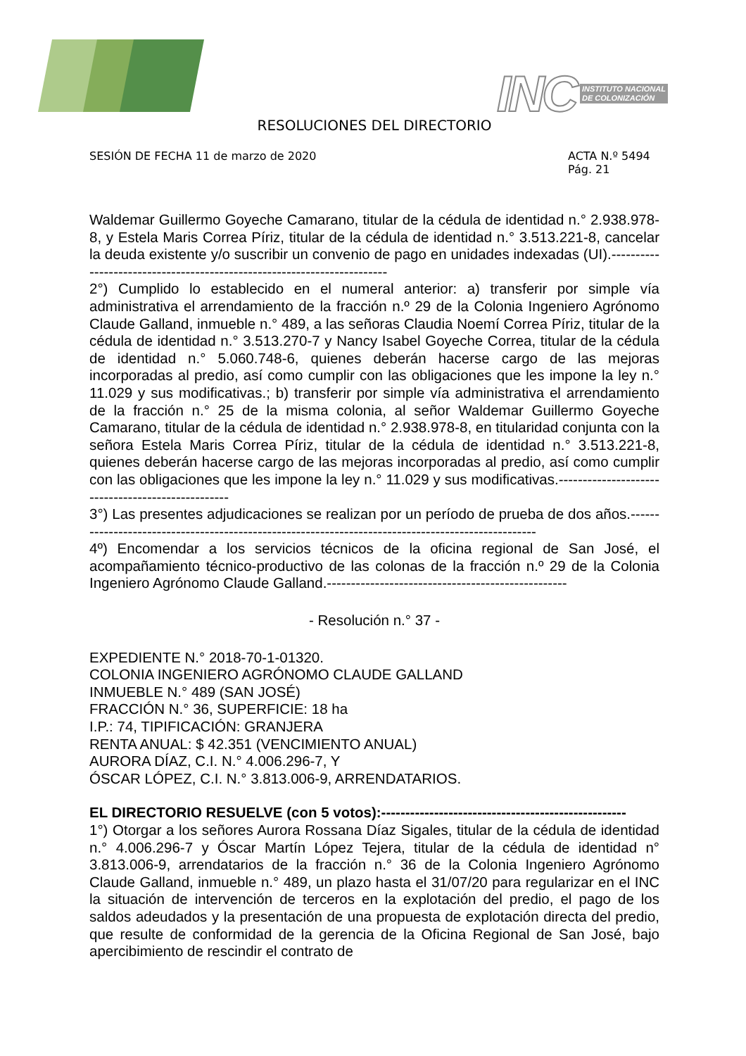INC INSTITUTO NACIONAL
DE COLONIZACIÓN
RESOLUCIONES DEL DIRECTORIO
SESIÓN DE FECHA 11 de marzo de 2020 ACTA N.º 5494
Pág. 21
Waldemar Guillermo Goyeche Camarano, titular de la cédula de identidad n.° 2.938.978-8, y Estela Maris Correa Píriz, titular de la cédula de identidad n.° 3.513.221-8, cancelar la deuda existente y/o suscribir un convenio de pago en unidades indexadas (UI).------------------------------------------------------------------------
2°) Cumplido lo establecido en el numeral anterior: a) transferir por simple vía administrativa el arrendamiento de la fracción n.º 29 de la Colonia Ingeniero Agrónomo Claude Galland, inmueble n.° 489, a las señoras Claudia Noemí Correa Píriz, titular de la cédula de identidad n.° 3.513.270-7 y Nancy Isabel Goyeche Correa, titular de la cédula de identidad n.° 5.060.748-6, quienes deberán hacerse cargo de las mejoras incorporadas al predio, así como cumplir con las obligaciones que les impone la ley n.° 11.029 y sus modificativas.; b) transferir por simple vía administrativa el arrendamiento de la fracción n.° 25 de la misma colonia, al señor Waldemar Guillermo Goyeche Camarano, titular de la cédula de identidad n.° 2.938.978-8, en titularidad conjunta con la señora Estela Maris Correa Píriz, titular de la cédula de identidad n.° 3.513.221-8, quienes deberán hacerse cargo de las mejoras incorporadas al predio, así como cumplir con las obligaciones que les impone la ley n.° 11.029 y sus modificativas.--------------------------------------------------
3°) Las presentes adjudicaciones se realizan por un período de prueba de dos años.---------------------------------------------------------------------------------------------------
4º) Encomendar a los servicios técnicos de la oficina regional de San José, el acompañamiento técnico-productivo de las colonas de la fracción n.º 29 de la Colonia Ingeniero Agrónomo Claude Galland.--------------------------------------------------
- Resolución n.° 37 -
EXPEDIENTE N.° 2018-70-1-01320.
COLONIA INGENIERO AGRÓNOMO CLAUDE GALLAND
INMUEBLE N.° 489 (SAN JOSÉ)
FRACCIÓN N.° 36, SUPERFICIE: 18 ha
I.P.: 74, TIPIFICACIÓN: GRANJERA
RENTA ANUAL: $ 42.351 (VENCIMIENTO ANUAL)
AURORA DÍAZ, C.I. N.° 4.006.296-7, Y
ÓSCAR LÓPEZ, C.I. N.° 3.813.006-9, ARRENDATARIOS.
EL DIRECTORIO RESUELVE (con 5 votos):---------------------------------------------------
1°) Otorgar a los señores Aurora Rossana Díaz Sigales, titular de la cédula de identidad n.° 4.006.296-7 y Óscar Martín López Tejera, titular de la cédula de identidad n° 3.813.006-9, arrendatarios de la fracción n.° 36 de la Colonia Ingeniero Agrónomo Claude Galland, inmueble n.° 489, un plazo hasta el 31/07/20 para regularizar en el INC la situación de intervención de terceros en la explotación del predio, el pago de los saldos adeudados y la presentación de una propuesta de explotación directa del predio, que resulte de conformidad de la gerencia de la Oficina Regional de San José, bajo apercibimiento de rescindir el contrato de